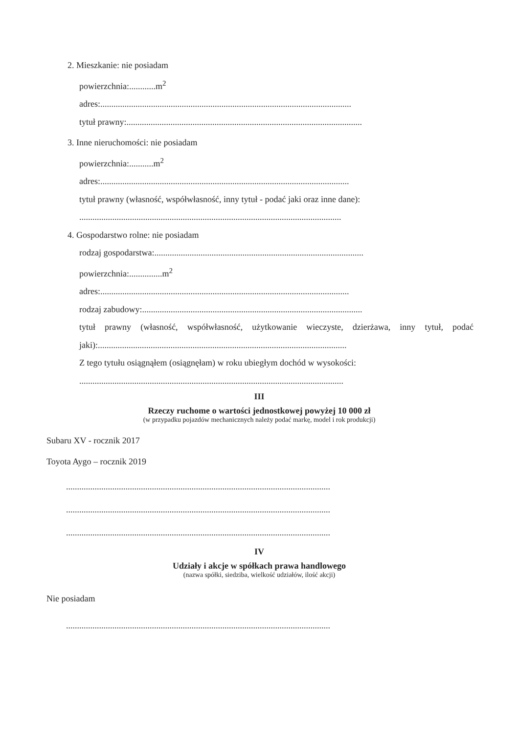2. Mieszkanie: nie posiadam
powierzchnia:............m<sup>2</sup>
adres:..................................................................................................................
tytuł prawny:...........................................................................................................
3. Inne nieruchomości: nie posiadam
powierzchnia:...........m<sup>2</sup>
adres:.................................................................................................................
tytuł prawny (własność, współwłasność, inny tytuł - podać jaki oraz inne dane):
.......................................................................................................................
4. Gospodarstwo rolne: nie posiadam
rodzaj gospodarstwa:...............................................................................................
powierzchnia:...............m<sup>2</sup>
adres:.................................................................................................................
rodzaj zabudowy:....................................................................................................
tytuł prawny (własność, współwłasność, użytkowanie wieczyste, dzierżawa, inny tytuł, podać jaki):.................................................................................................................
Z tego tytułu osiągnąłem (osiągnęłam) w roku ubiegłym dochód w wysokości:
........................................................................................................................
III
Rzeczy ruchome o wartości jednostkowej powyżej 10 000 zł
(w przypadku pojazdów mechanicznych należy podać markę, model i rok produkcji)
Subaru XV - rocznik 2017
Toyota Aygo – rocznik 2019
........................................................................................................................
........................................................................................................................
........................................................................................................................
IV
Udziały i akcje w spółkach prawa handlowego
(nazwa spółki, siedziba, wielkość udziałów, ilość akcji)
Nie posiadam
........................................................................................................................